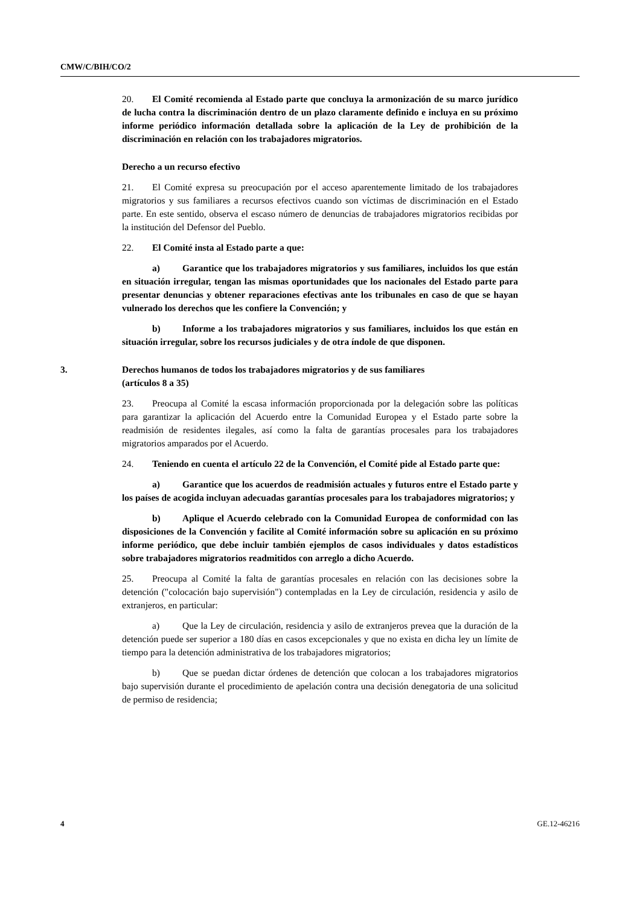CMW/C/BIH/CO/2
20. El Comité recomienda al Estado parte que concluya la armonización de su marco jurídico de lucha contra la discriminación dentro de un plazo claramente definido e incluya en su próximo informe periódico información detallada sobre la aplicación de la Ley de prohibición de la discriminación en relación con los trabajadores migratorios.
Derecho a un recurso efectivo
21. El Comité expresa su preocupación por el acceso aparentemente limitado de los trabajadores migratorios y sus familiares a recursos efectivos cuando son víctimas de discriminación en el Estado parte. En este sentido, observa el escaso número de denuncias de trabajadores migratorios recibidas por la institución del Defensor del Pueblo.
22. El Comité insta al Estado parte a que:
a) Garantice que los trabajadores migratorios y sus familiares, incluidos los que están en situación irregular, tengan las mismas oportunidades que los nacionales del Estado parte para presentar denuncias y obtener reparaciones efectivas ante los tribunales en caso de que se hayan vulnerado los derechos que les confiere la Convención; y
b) Informe a los trabajadores migratorios y sus familiares, incluidos los que están en situación irregular, sobre los recursos judiciales y de otra índole de que disponen.
3. Derechos humanos de todos los trabajadores migratorios y de sus familiares
(artículos 8 a 35)
23. Preocupa al Comité la escasa información proporcionada por la delegación sobre las políticas para garantizar la aplicación del Acuerdo entre la Comunidad Europea y el Estado parte sobre la readmisión de residentes ilegales, así como la falta de garantías procesales para los trabajadores migratorios amparados por el Acuerdo.
24. Teniendo en cuenta el artículo 22 de la Convención, el Comité pide al Estado parte que:
a) Garantice que los acuerdos de readmisión actuales y futuros entre el Estado parte y los países de acogida incluyan adecuadas garantías procesales para los trabajadores migratorios; y
b) Aplique el Acuerdo celebrado con la Comunidad Europea de conformidad con las disposiciones de la Convención y facilite al Comité información sobre su aplicación en su próximo informe periódico, que debe incluir también ejemplos de casos individuales y datos estadísticos sobre trabajadores migratorios readmitidos con arreglo a dicho Acuerdo.
25. Preocupa al Comité la falta de garantías procesales en relación con las decisiones sobre la detención ("colocación bajo supervisión") contempladas en la Ley de circulación, residencia y asilo de extranjeros, en particular:
a) Que la Ley de circulación, residencia y asilo de extranjeros prevea que la duración de la detención puede ser superior a 180 días en casos excepcionales y que no exista en dicha ley un límite de tiempo para la detención administrativa de los trabajadores migratorios;
b) Que se puedan dictar órdenes de detención que colocan a los trabajadores migratorios bajo supervisión durante el procedimiento de apelación contra una decisión denegatoria de una solicitud de permiso de residencia;
4 GE.12-46216